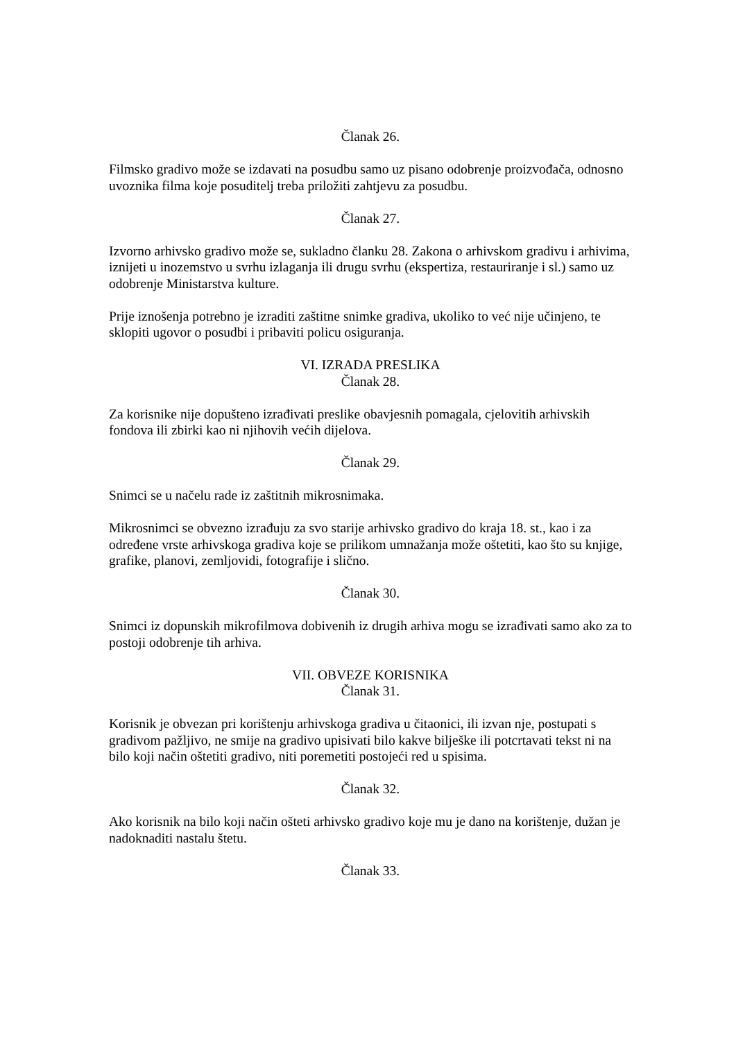Članak 26.
Filmsko gradivo može se izdavati na posudbu samo uz pisano odobrenje proizvođača, odnosno uvoznika filma koje posuditelj treba priložiti zahtjevu za posudbu.
Članak 27.
Izvorno arhivsko gradivo može se, sukladno članku 28. Zakona o arhivskom gradivu i arhivima, iznijeti u inozemstvo u svrhu izlaganja ili drugu svrhu (ekspertiza, restauriranje i sl.) samo uz odobrenje Ministarstva kulture.
Prije iznošenja potrebno je izraditi zaštitne snimke gradiva, ukoliko to već nije učinjeno, te sklopiti ugovor o posudbi i pribaviti policu osiguranja.
VI. IZRADA PRESLIKA
Članak 28.
Za korisnike nije dopušteno izrađivati preslike obavjesnih pomagala, cjelovitih arhivskih fondova ili zbirki kao ni njihovih većih dijelova.
Članak 29.
Snimci se u načelu rade iz zaštitnih mikrosnimaka.
Mikrosnimci se obvezno izrađuju za svo starije arhivsko gradivo do kraja 18. st., kao i za određene vrste arhivskoga gradiva koje se prilikom umnažanja može oštetiti, kao što su knjige, grafike, planovi, zemljovidi, fotografije i slično.
Članak 30.
Snimci iz dopunskih mikrofilmova dobivenih iz drugih arhiva mogu se izrađivati samo ako za to postoji odobrenje tih arhiva.
VII. OBVEZE KORISNIKA
Članak 31.
Korisnik je obvezan pri korištenju arhivskoga gradiva u čitaonici, ili izvan nje, postupati s gradivom pažljivo, ne smije na gradivo upisivati bilo kakve bilješke ili potcrtavati tekst ni na bilo koji način oštetiti gradivo, niti poremetiti postojeći red u spisima.
Članak 32.
Ako korisnik na bilo koji način ošteti arhivsko gradivo koje mu je dano na korištenje, dužan je nadoknaditi nastalu štetu.
Članak 33.